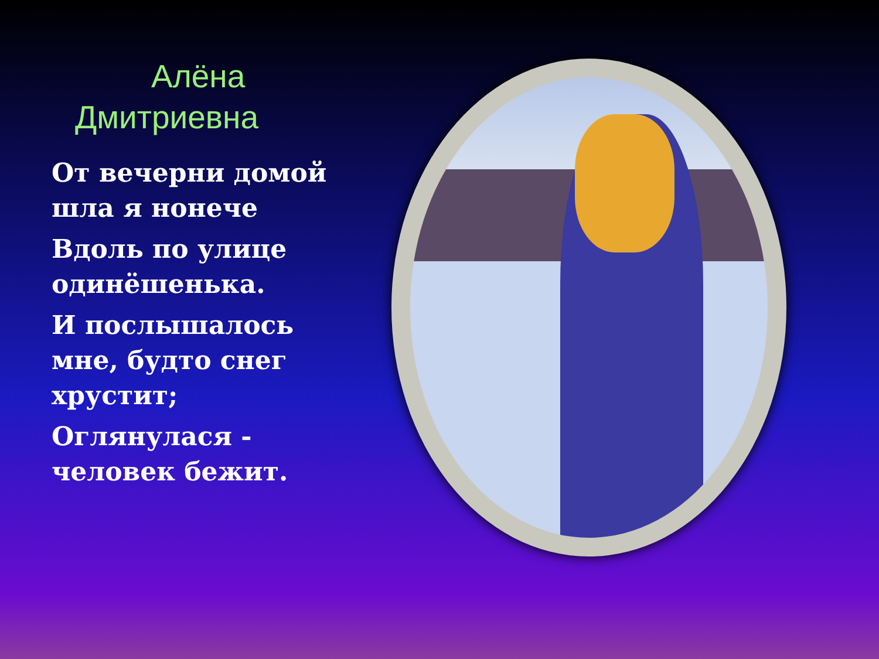Алёна
Дмитриевна
От вечерни домой шла я нонече
Вдоль по улице одинёшенька.
И послышалось мне, будто снег хрустит;
Оглянулася - человек бежит.